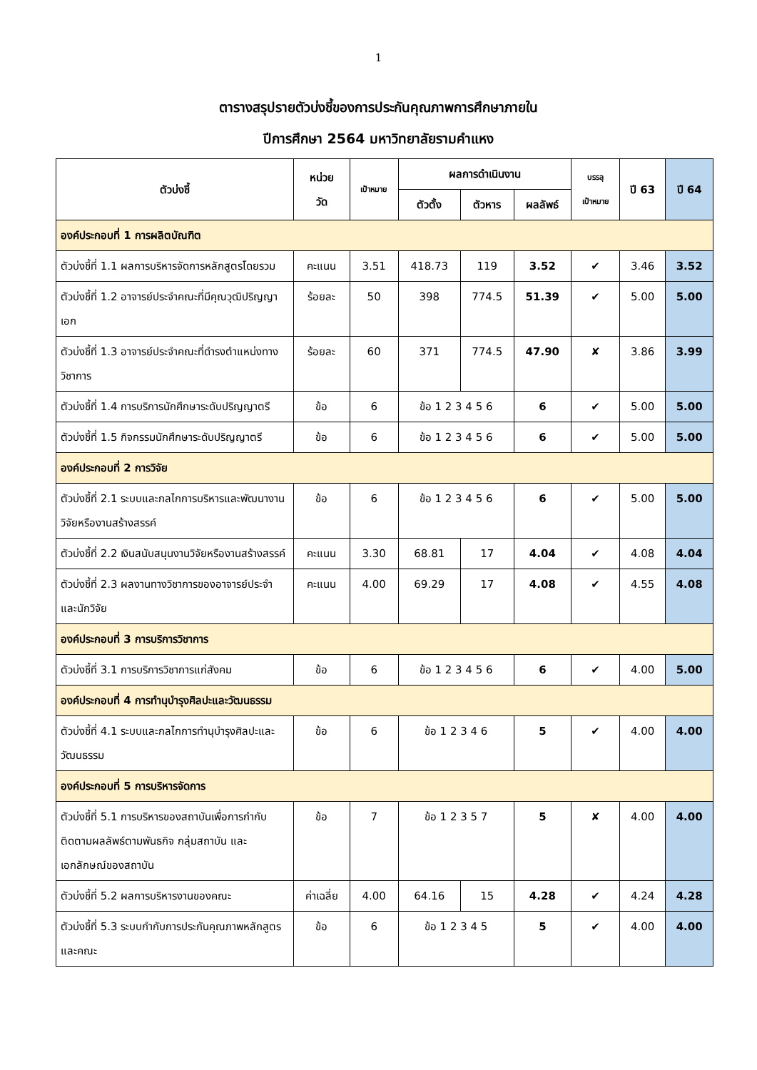1
ตารางสรุปรายตัวบ่งชี้ของการประกันคุณภาพการศึกษาภายใน
ปีการศึกษา 2564 มหาวิทยาลัยรามคำแหง
| ตัวบ่งชี้ | หน่วย วัด | เป้าหมาย | ผลการดำเนินงาน | | | บรรลุ เป้าหมาย | ปี 63 | ปี 64 |
| --- | --- | --- | --- | --- | --- | --- | --- | --- |
| | | | ตัวตั้ง | ตัวหาร | ผลลัพธ์ | | | |
| องค์ประกอบที่ 1 การผลิตบัณฑิต | | | | | | | | |
| ตัวบ่งชี้ที่ 1.1 ผลการบริหารจัดการหลักสูตรโดยรวม | คะแนน | 3.51 | 418.73 | 119 | 3.52 | ✔ | 3.46 | 3.52 |
| ตัวบ่งชี้ที่ 1.2 อาจารย์ประจำคณะที่มีคุณวุฒิปริญญาเอก | ร้อยละ | 50 | 398 | 774.5 | 51.39 | ✔ | 5.00 | 5.00 |
| ตัวบ่งชี้ที่ 1.3 อาจารย์ประจำคณะที่ดำรงตำแหน่งทางวิชาการ | ร้อยละ | 60 | 371 | 774.5 | 47.90 | ✘ | 3.86 | 3.99 |
| ตัวบ่งชี้ที่ 1.4 การบริการนักศึกษาระดับปริญญาตรี | ข้อ | 6 | ข้อ 1 2 3 4 5 6 | | 6 | ✔ | 5.00 | 5.00 |
| ตัวบ่งชี้ที่ 1.5 กิจกรรมนักศึกษาระดับปริญญาตรี | ข้อ | 6 | ข้อ 1 2 3 4 5 6 | | 6 | ✔ | 5.00 | 5.00 |
| องค์ประกอบที่ 2 การวิจัย | | | | | | | | |
| ตัวบ่งชี้ที่ 2.1 ระบบและกลไกการบริหารและพัฒนางานวิจัยหรืองานสร้างสรรค์ | ข้อ | 6 | ข้อ 1 2 3 4 5 6 | | 6 | ✔ | 5.00 | 5.00 |
| ตัวบ่งชี้ที่ 2.2 เงินสนับสนุนงานวิจัยหรืองานสร้างสรรค์ | คะแนน | 3.30 | 68.81 | 17 | 4.04 | ✔ | 4.08 | 4.04 |
| ตัวบ่งชี้ที่ 2.3 ผลงานทางวิชาการของอาจารย์ประจำและนักวิจัย | คะแนน | 4.00 | 69.29 | 17 | 4.08 | ✔ | 4.55 | 4.08 |
| องค์ประกอบที่ 3 การบริการวิชาการ | | | | | | | | |
| ตัวบ่งชี้ที่ 3.1 การบริการวิชาการแก่สังคม | ข้อ | 6 | ข้อ 1 2 3 4 5 6 | | 6 | ✔ | 4.00 | 5.00 |
| องค์ประกอบที่ 4 การทำนุบำรุงศิลปะและวัฒนธรรม | | | | | | | | |
| ตัวบ่งชี้ที่ 4.1 ระบบและกลไกการทำนุบำรุงศิลปะและวัฒนธรรม | ข้อ | 6 | ข้อ 1 2 3 4 6 | | 5 | ✔ | 4.00 | 4.00 |
| องค์ประกอบที่ 5 การบริหารจัดการ | | | | | | | | |
| ตัวบ่งชี้ที่ 5.1 การบริหารของสถาบันเพื่อการกำกับติดตามผลลัพธ์ตามพันธกิจ กลุ่มสถาบัน และเอกลักษณ์ของสถาบัน | ข้อ | 7 | ข้อ 1 2 3 5 7 | | 5 | ✘ | 4.00 | 4.00 |
| ตัวบ่งชี้ที่ 5.2 ผลการบริหารงานของคณะ | ค่าเฉลี่ย | 4.00 | 64.16 | 15 | 4.28 | ✔ | 4.24 | 4.28 |
| ตัวบ่งชี้ที่ 5.3 ระบบกำกับการประกันคุณภาพหลักสูตรและคณะ | ข้อ | 6 | ข้อ 1 2 3 4 5 | | 5 | ✔ | 4.00 | 4.00 |